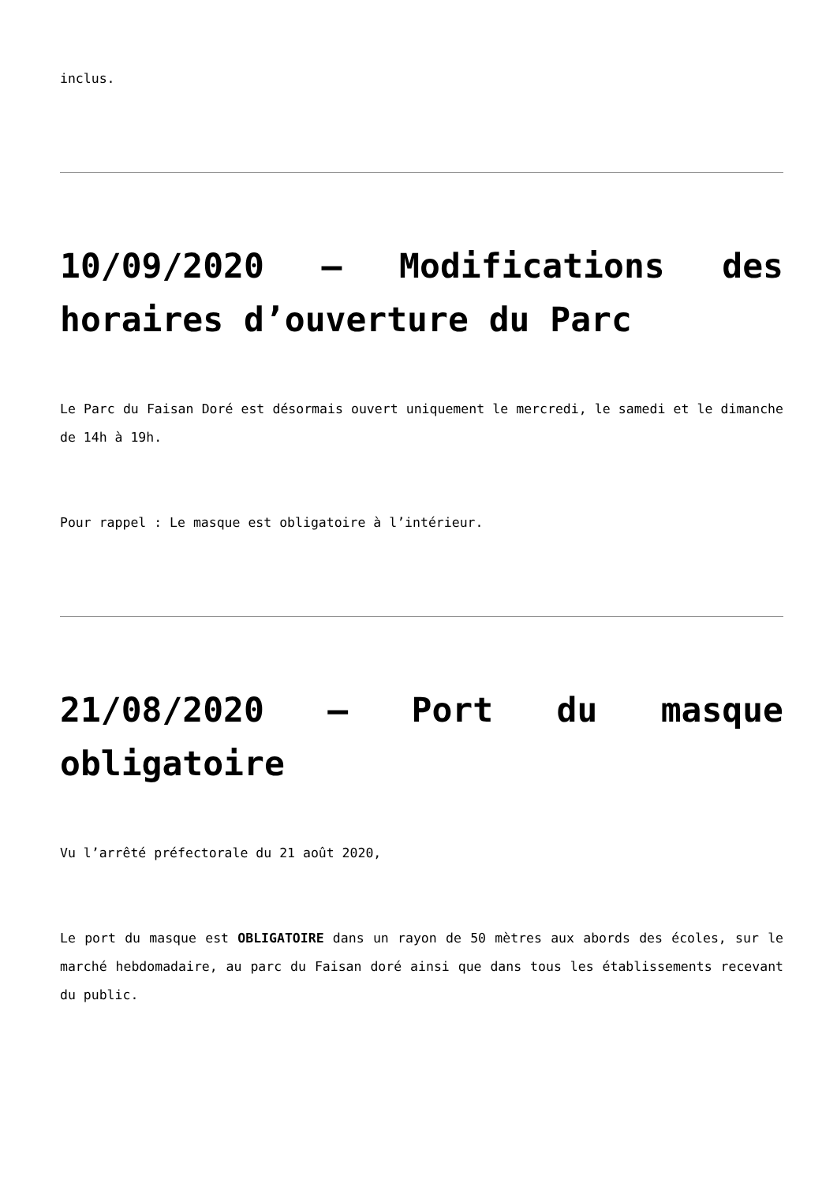inclus.
10/09/2020 – Modifications des horaires d’ouverture du Parc
Le Parc du Faisan Doré est désormais ouvert uniquement le mercredi, le samedi et le dimanche de 14h à 19h.
Pour rappel : Le masque est obligatoire à l’intérieur.
21/08/2020 – Port du masque obligatoire
Vu l’arrêté préfectorale du 21 août 2020,
Le port du masque est OBLIGATOIRE dans un rayon de 50 mètres aux abords des écoles, sur le marché hebdomadaire, au parc du Faisan doré ainsi que dans tous les établissements recevant du public.